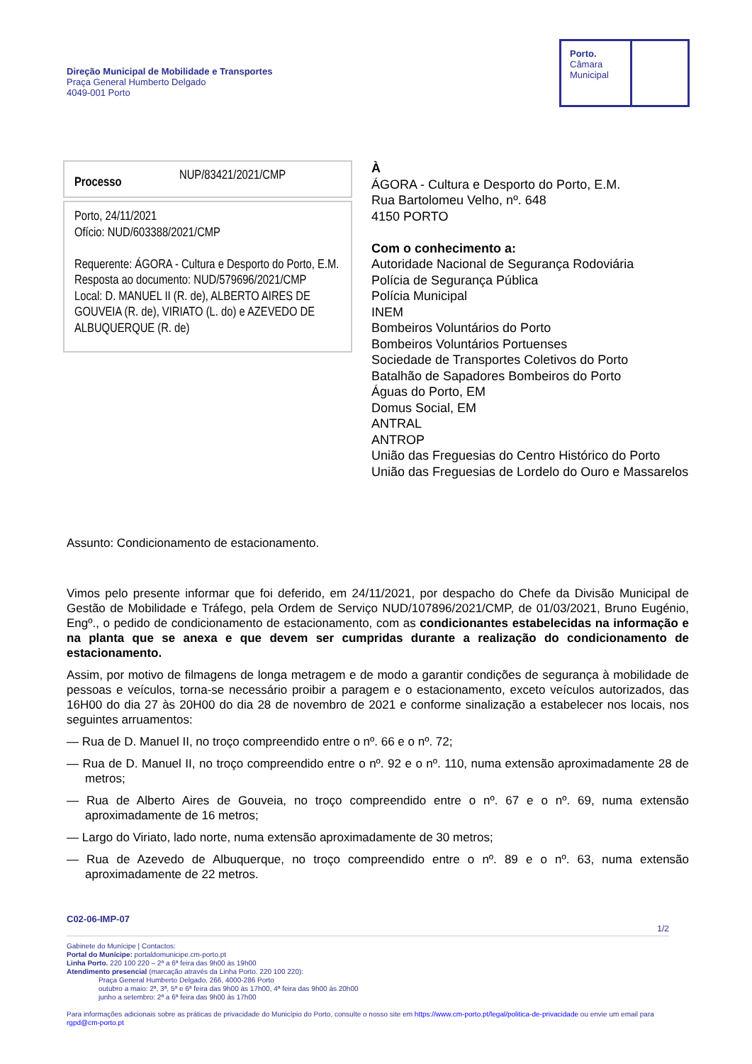Direção Municipal de Mobilidade e Transportes
Praça General Humberto Delgado
4049-001 Porto
Porto.
Câmara
Municipal
Processo NUP/83421/2021/CMP
Porto, 24/11/2021
Ofício: NUD/603388/2021/CMP
Requerente: ÁGORA - Cultura e Desporto do Porto, E.M.
Resposta ao documento: NUD/579696/2021/CMP
Local: D. MANUEL II (R. de), ALBERTO AIRES DE GOUVEIA (R. de), VIRIATO (L. do) e AZEVEDO DE ALBUQUERQUE (R. de)
À
ÁGORA - Cultura e Desporto do Porto, E.M.
Rua Bartolomeu Velho, nº. 648
4150 PORTO
Com o conhecimento a:
Autoridade Nacional de Segurança Rodoviária
Polícia de Segurança Pública
Polícia Municipal
INEM
Bombeiros Voluntários do Porto
Bombeiros Voluntários Portuenses
Sociedade de Transportes Coletivos do Porto
Batalhão de Sapadores Bombeiros do Porto
Águas do Porto, EM
Domus Social, EM
ANTRAL
ANTROP
União das Freguesias do Centro Histórico do Porto
União das Freguesias de Lordelo do Ouro e Massarelos
Assunto: Condicionamento de estacionamento.
Vimos pelo presente informar que foi deferido, em 24/11/2021, por despacho do Chefe da Divisão Municipal de Gestão de Mobilidade e Tráfego, pela Ordem de Serviço NUD/107896/2021/CMP, de 01/03/2021, Bruno Eugénio, Engº., o pedido de condicionamento de estacionamento, com as condicionantes estabelecidas na informação e na planta que se anexa e que devem ser cumpridas durante a realização do condicionamento de estacionamento.
Assim, por motivo de filmagens de longa metragem e de modo a garantir condições de segurança à mobilidade de pessoas e veículos, torna-se necessário proibir a paragem e o estacionamento, exceto veículos autorizados, das 16H00 do dia 27 às 20H00 do dia 28 de novembro de 2021 e conforme sinalização a estabelecer nos locais, nos seguintes arruamentos:
— Rua de D. Manuel II, no troço compreendido entre o nº. 66 e o nº. 72;
— Rua de D. Manuel II, no troço compreendido entre o nº. 92 e o nº. 110, numa extensão aproximadamente 28 de metros;
— Rua de Alberto Aires de Gouveia, no troço compreendido entre o nº. 67 e o nº. 69, numa extensão aproximadamente de 16 metros;
— Largo do Viriato, lado norte, numa extensão aproximadamente de 30 metros;
— Rua de Azevedo de Albuquerque, no troço compreendido entre o nº. 89 e o nº. 63, numa extensão aproximadamente de 22 metros.
C02-06-IMP-07
1/2
Gabinete do Munícipe | Contactos:
Portal do Munícipe: portaldomunicipe.cm-porto.pt
Linha Porto. 220 100 220 – 2ª a 6ª feira das 9h00 às 19h00
Atendimento presencial (marcação através da Linha Porto. 220 100 220):
Praça General Humberto Delgado, 266, 4000-286 Porto
outubro a maio: 2ª, 3ª, 5ª e 6ª feira das 9h00 às 17h00, 4ª feira das 9h00 às 20h00
junho a setembro: 2ª a 6ª feira das 9h00 às 17h00
Para informações adicionais sobre as práticas de privacidade do Município do Porto, consulte o nosso site em https://www.cm-porto.pt/legal/politica-de-privacidade ou envie um email para rgpd@cm-porto.pt